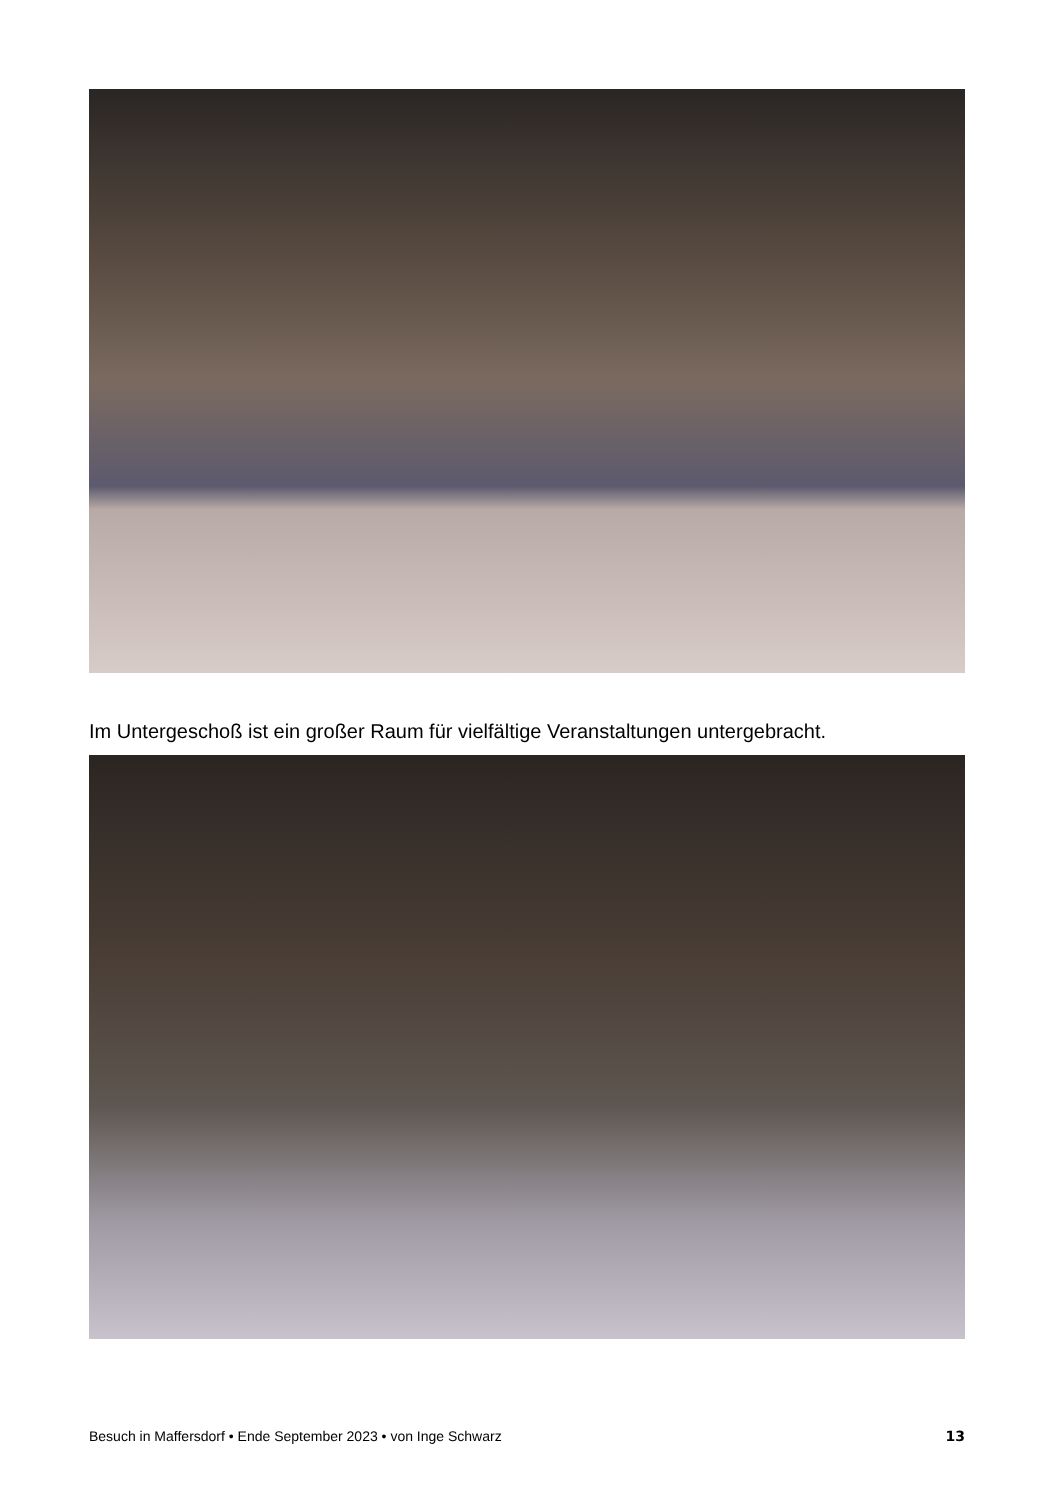Im Untergeschoß ist ein großer Raum für vielfältige Veranstaltungen untergebracht.
Besuch in Maffersdorf • Ende September 2023 • von Inge Schwarz 13